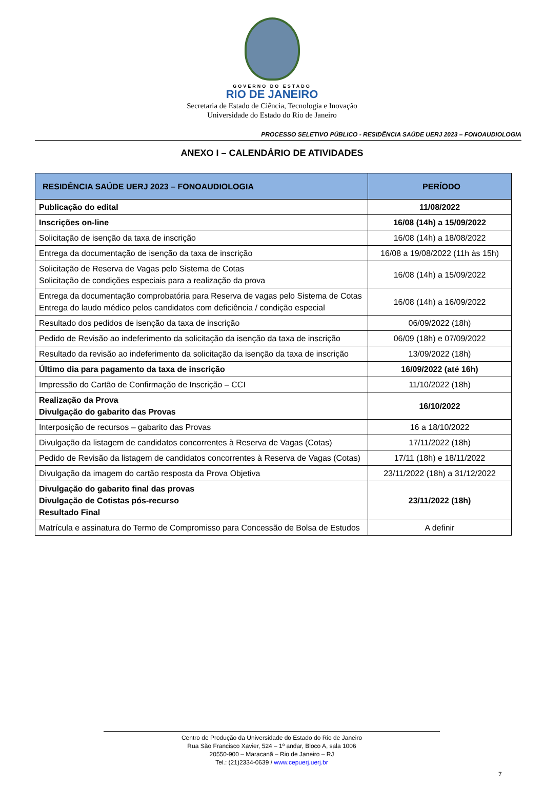GOVERNO DO ESTADO
RIO DE JANEIRO
Secretaria de Estado de Ciência, Tecnologia e Inovação
Universidade do Estado do Rio de Janeiro
PROCESSO SELETIVO PÚBLICO - RESIDÊNCIA SAÚDE UERJ 2023 – FONOAUDIOLOGIA
ANEXO I – CALENDÁRIO DE ATIVIDADES
| RESIDÊNCIA SAÚDE UERJ 2023 – FONOAUDIOLOGIA | PERÍODO |
| --- | --- |
| Publicação do edital | 11/08/2022 |
| Inscrições on-line | 16/08 (14h) a 15/09/2022 |
| Solicitação de isenção da taxa de inscrição | 16/08 (14h) a 18/08/2022 |
| Entrega da documentação de isenção da taxa de inscrição | 16/08 a 19/08/2022 (11h às 15h) |
| Solicitação de Reserva de Vagas pelo Sistema de Cotas Solicitação de condições especiais para a realização da prova | 16/08 (14h) a 15/09/2022 |
| Entrega da documentação comprobatória para Reserva de vagas pelo Sistema de Cotas Entrega do laudo médico pelos candidatos com deficiência / condição especial | 16/08 (14h) a 16/09/2022 |
| Resultado dos pedidos de isenção da taxa de inscrição | 06/09/2022 (18h) |
| Pedido de Revisão ao indeferimento da solicitação da isenção da taxa de inscrição | 06/09 (18h) e 07/09/2022 |
| Resultado da revisão ao indeferimento da solicitação da isenção da taxa de inscrição | 13/09/2022 (18h) |
| Último dia para pagamento da taxa de inscrição | 16/09/2022 (até 16h) |
| Impressão do Cartão de Confirmação de Inscrição – CCI | 11/10/2022 (18h) |
| Realização da Prova Divulgação do gabarito das Provas | 16/10/2022 |
| Interposição de recursos – gabarito das Provas | 16 a 18/10/2022 |
| Divulgação da listagem de candidatos concorrentes à Reserva de Vagas (Cotas) | 17/11/2022 (18h) |
| Pedido de Revisão da listagem de candidatos concorrentes à Reserva de Vagas (Cotas) | 17/11 (18h) e 18/11/2022 |
| Divulgação da imagem do cartão resposta da Prova Objetiva | 23/11/2022 (18h) a 31/12/2022 |
| Divulgação do gabarito final das provas Divulgação de Cotistas pós-recurso Resultado Final | 23/11/2022 (18h) |
| Matrícula e assinatura do Termo de Compromisso para Concessão de Bolsa de Estudos | A definir |
Centro de Produção da Universidade do Estado do Rio de Janeiro
Rua São Francisco Xavier, 524 – 1º andar, Bloco A, sala 1006
20550-900 – Maracanã – Rio de Janeiro – RJ
Tel.: (21)2334-0639 / www.cepuerj.uerj.br
7